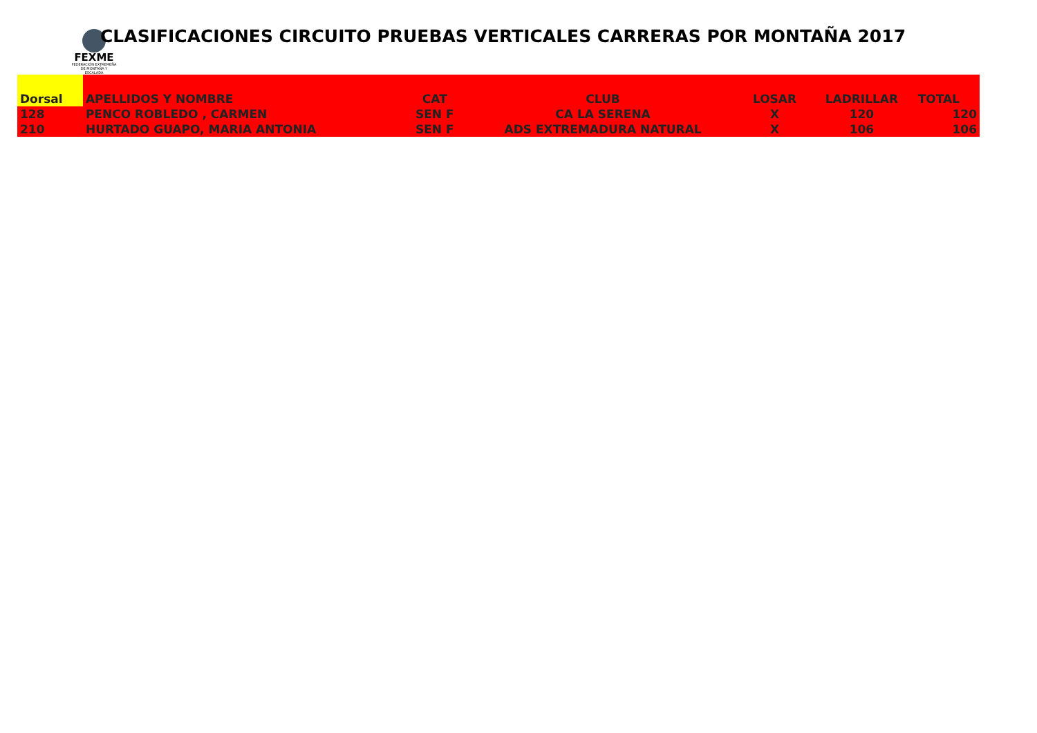FEXME
FEDERACIÓN EXTREMEÑA DE MONTAÑA Y ESCALADA
CLASIFICACIONES CIRCUITO PRUEBAS VERTICALES CARRERAS POR MONTAÑA 2017
| Dorsal | APELLIDOS Y NOMBRE | CAT | CLUB | LOSAR | LADRILLAR | TOTAL |
| --- | --- | --- | --- | --- | --- | --- |
| 128 | PENCO ROBLEDO , CARMEN | SEN F | CA LA SERENA | X | 120 | 120 |
| 210 | HURTADO GUAPO, MARIA ANTONIA | SEN F | ADS EXTREMADURA NATURAL | X | 106 | 106 |